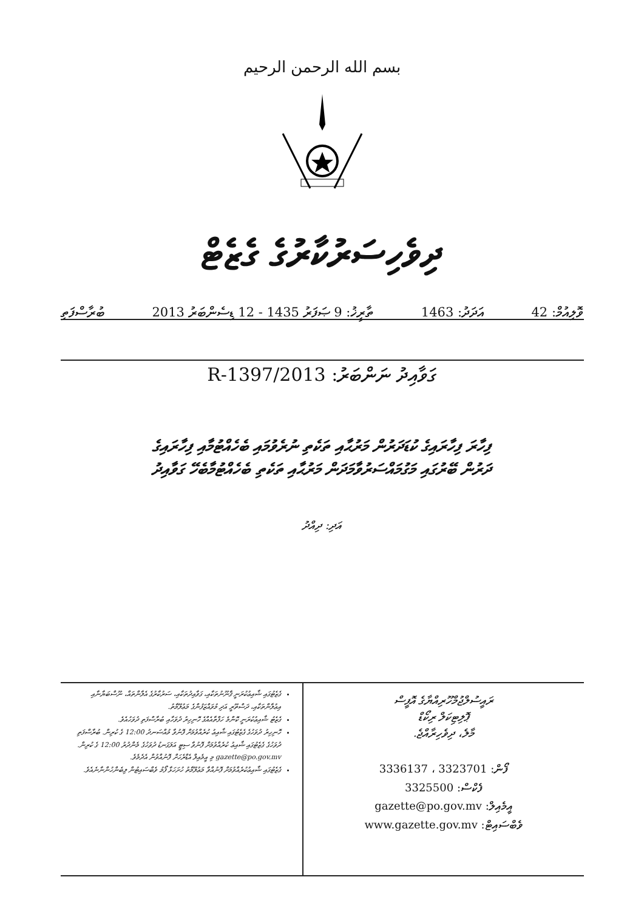بسم الله الرحمن الرحيم
ދިވެހިސަރުކާރުގެ ގެޒެޓް
ވޮލިއުމް: 42 އަދަދު: 1463 ތާރީޚު: 9 ޞަފަރު 1435 - 12 ޑިސެންބަރު 2013 ބުރާސްފަތި
ގަވާއިދު ނަންބަރު: 2013/R-1397
ފިހާރަ ފިހާރައިގެ ކުޑަދަރުން މަރުޙާއި ތަކެތި ނުރެވުމައި ބެހެއްޓުމާއި ފިހާރައިގެ
ދަރުން ބޭރުގައި މަގުމައްސަރުވާމަދަން މަރުޙާއި ތަކެތި ބެހެއްޓުމާބެހޭ ގަވާއިދު
އަދި: ދިއްދު
ރައީސުލްޖުމްހޫރިއްޔާގެ އޮފީސް
ޕޮލިޓިކަލް ރިކޯޑް
މާލެ، ދިވެހިރާއްޖެ.
3336137 ، 3323701 :ފޯން
3325500 :ފެކްސް
gazette@po.gov.mv :އީމެއިލް
www.gazette.gov.mv :ވެބްސައިޓް
ގެޒެޓުގައި ޝާއިޢުކުރަނީ ޤާނޫނުތަކާއި، ގަވާއިދުތަކާއި، ސަރުކާރުގެ އެލާންތައް، ނޫސްބަޔާނާއި އިޢުލާންތަކާއި، ދަސްތޫރީ އަދި މުވައްޒަފުންގެ މަޢުލޫމާތު.
ގެޒެޓު ޝާއިޢުކުރަނީ ކޮންމެ ހަފްތާއެއްގެ ހޮނިހިރު ދުވަހާއި ބުރާސްފަތި ދުވަހުއެވެ.
ހޮނިހިރު ދުވަހުގެ ގެޒެޓުގައި ޝާއިޢު ކުރެއްވުމަށް ފޮނުވާ މުއްސަނދު 12:00 ގެ ކުރިން. ބުރާސްފަތި ދުވަހުގެ ގެޒެޓުގައި ޝާއިޢު ކުރެއްވުމަށް ފޮނުވާ ސިޓީ އަލަގަނޑު ދުވަހުގެ މެންދުރު 12:00 ގެ ކުރިން. gazette@po.gov.mv މި އީމެއިލް އެޑްރެހަށް ފޮނުއްވުން އެދެމެވެ.
ގެޒެޓުގައި ޝާއިޢުކުރެއްވުމަށް ފޮނުއްވާ މަޢުލޫމާތު ހުށަހަޅާ ފޯމު ވެބްސައިޓުން ލިބެންހުންނާނެއެވެ.